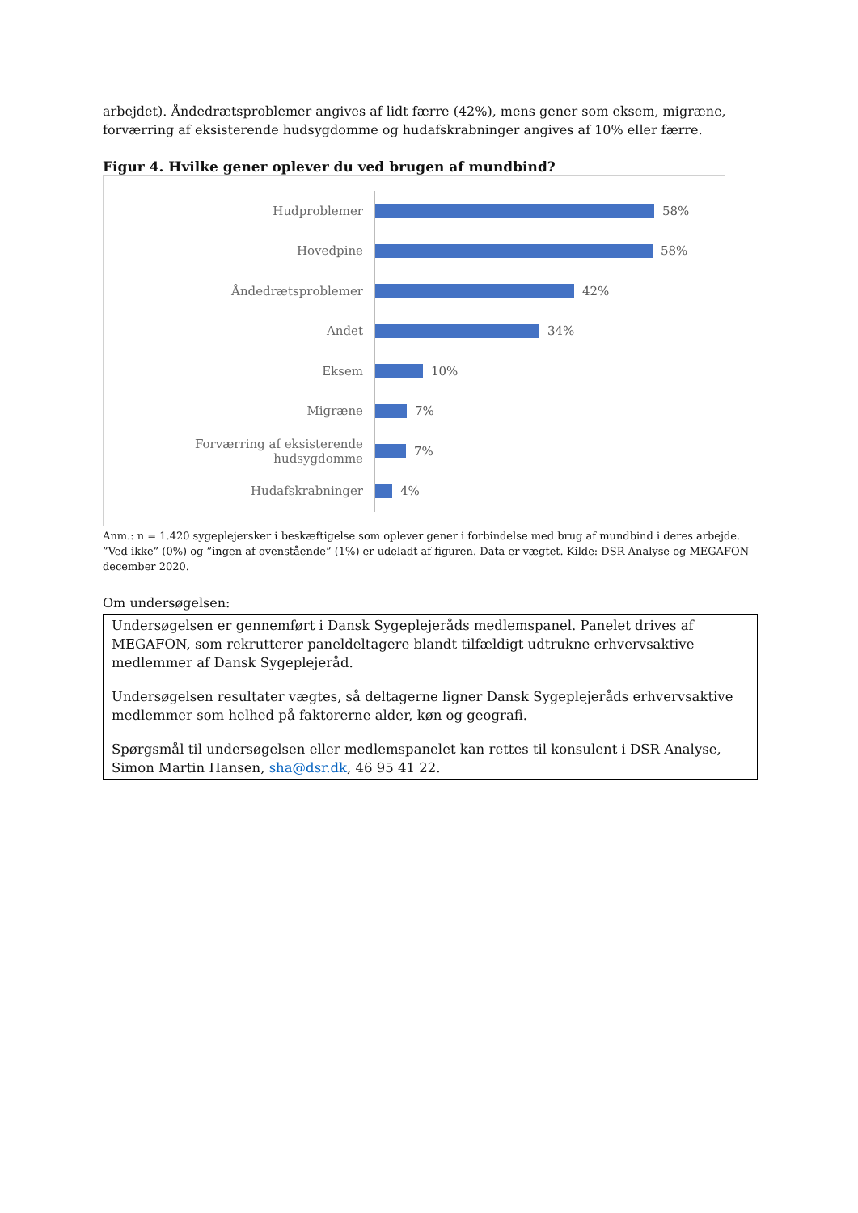arbejdet). Åndedrætsproblemer angives af lidt færre (42%), mens gener som eksem, migræne, forværring af eksisterende hudsygdomme og hudafskrabninger angives af 10% eller færre.
Figur 4. Hvilke gener oplever du ved brugen af mundbind?
Hudproblemer 58%
Hovedpine 58%
Åndedrætsproblemer 42%
Andet 34%
Eksem 10%
Migræne 7%
Forværring af eksisterende hudsygdomme
7%
Hudafskrabninger 4%
Anm.: n = 1.420 sygeplejersker i beskæftigelse som oplever gener i forbindelse med brug af mundbind i deres arbejde. ”Ved ikke” (0%) og ”ingen af ovenstående” (1%) er udeladt af figuren. Data er vægtet. Kilde: DSR Analyse og MEGAFON december 2020.
Om undersøgelsen:
Undersøgelsen er gennemført i Dansk Sygeplejeråds medlemspanel. Panelet drives af MEGAFON, som rekrutterer paneldeltagere blandt tilfældigt udtrukne erhvervsaktive medlemmer af Dansk Sygeplejeråd.
Undersøgelsen resultater vægtes, så deltagerne ligner Dansk Sygeplejeråds erhvervsaktive medlemmer som helhed på faktorerne alder, køn og geografi.
Spørgsmål til undersøgelsen eller medlemspanelet kan rettes til konsulent i DSR Analyse, Simon Martin Hansen, sha@dsr.dk, 46 95 41 22.